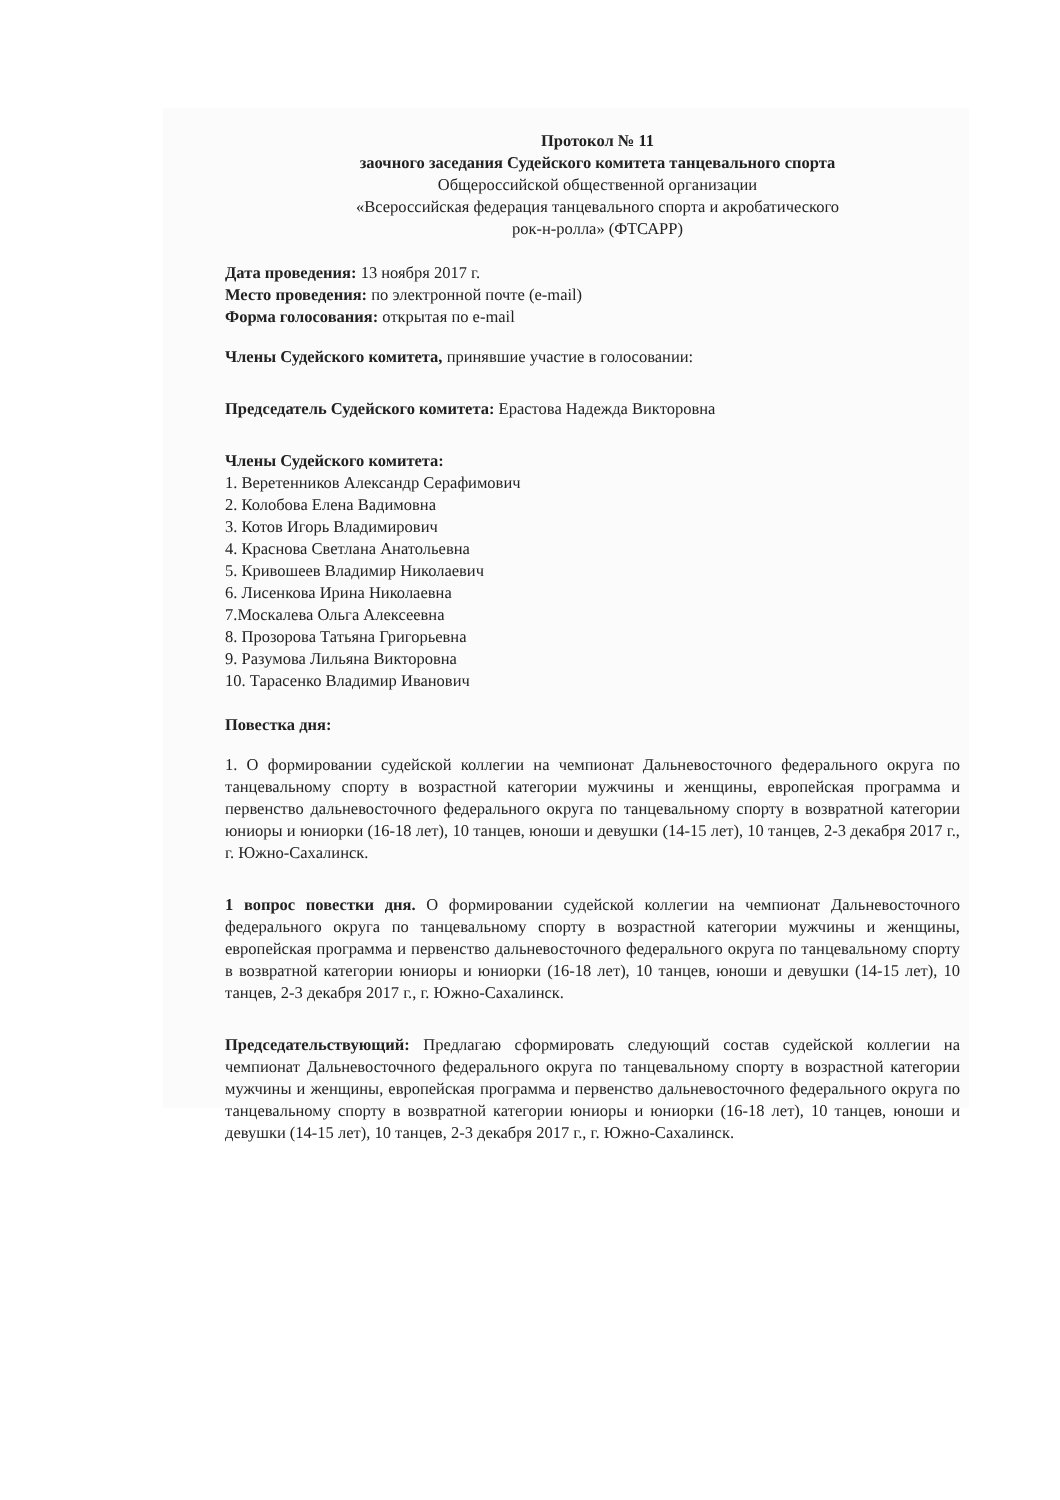Протокол № 11
заочного заседания Судейского комитета танцевального спорта
Общероссийской общественной организации
«Всероссийская федерация танцевального спорта и акробатического
рок-н-ролла» (ФТСАРР)
Дата проведения: 13 ноября 2017 г.
Место проведения: по электронной почте (e-mail)
Форма голосования: открытая по e-mail
Члены Судейского комитета, принявшие участие в голосовании:
Председатель Судейского комитета: Ерастова Надежда Викторовна
Члены Судейского комитета:
1. Веретенников Александр Серафимович
2. Колобова Елена Вадимовна
3. Котов Игорь Владимирович
4. Краснова Светлана Анатольевна
5. Кривошеев Владимир Николаевич
6. Лисенкова Ирина Николаевна
7.Москалева Ольга Алексеевна
8. Прозорова Татьяна Григорьевна
9. Разумова Лильяна Викторовна
10. Тарасенко Владимир Иванович
Повестка дня:
1. О формировании судейской коллегии на чемпионат Дальневосточного федерального округа по танцевальному спорту в возрастной категории мужчины и женщины, европейская программа и первенство дальневосточного федерального округа по танцевальному спорту в возвратной категории юниоры и юниорки (16-18 лет), 10 танцев, юноши и девушки (14-15 лет), 10 танцев, 2-3 декабря 2017 г., г. Южно-Сахалинск.
1 вопрос повестки дня. О формировании судейской коллегии на чемпионат Дальневосточного федерального округа по танцевальному спорту в возрастной категории мужчины и женщины, европейская программа и первенство дальневосточного федерального округа по танцевальному спорту в возвратной категории юниоры и юниорки (16-18 лет), 10 танцев, юноши и девушки (14-15 лет), 10 танцев, 2-3 декабря 2017 г., г. Южно-Сахалинск.
Председательствующий: Предлагаю сформировать следующий состав судейской коллегии на чемпионат Дальневосточного федерального округа по танцевальному спорту в возрастной категории мужчины и женщины, европейская программа и первенство дальневосточного федерального округа по танцевальному спорту в возвратной категории юниоры и юниорки (16-18 лет), 10 танцев, юноши и девушки (14-15 лет), 10 танцев, 2-3 декабря 2017 г., г. Южно-Сахалинск.